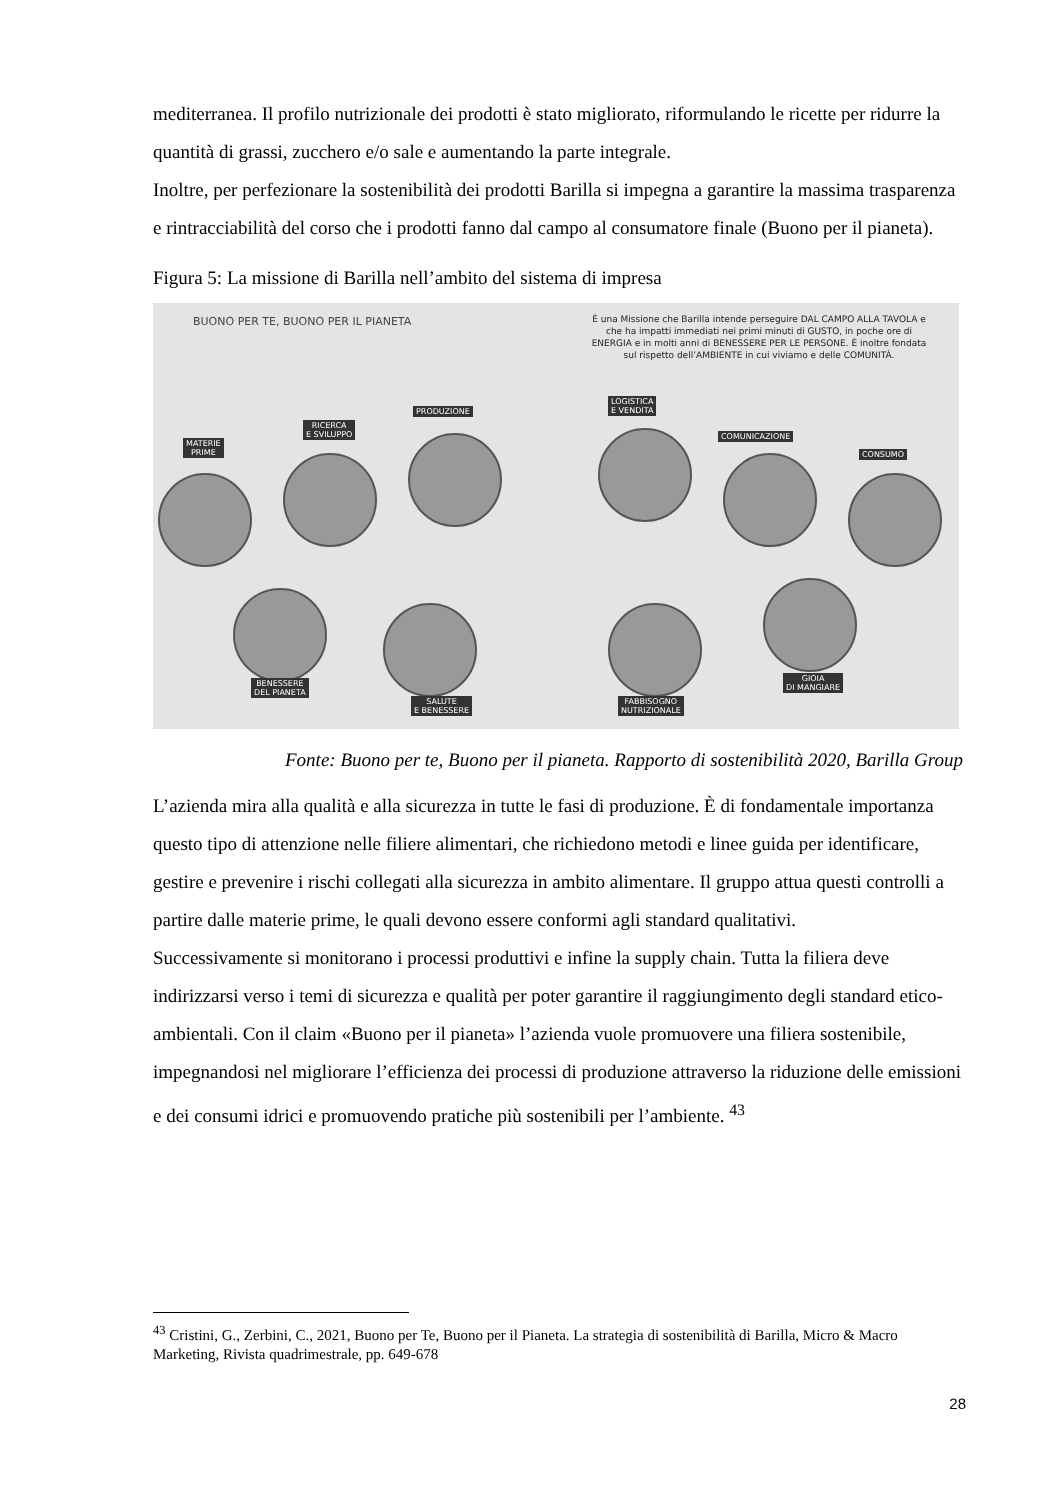mediterranea. Il profilo nutrizionale dei prodotti è stato migliorato, riformulando le ricette per ridurre la quantità di grassi, zucchero e/o sale e aumentando la parte integrale.
Inoltre, per perfezionare la sostenibilità dei prodotti Barilla si impegna a garantire la massima trasparenza e rintracciabilità del corso che i prodotti fanno dal campo al consumatore finale (Buono per il pianeta).
Figura 5: La missione di Barilla nell’ambito del sistema di impresa
BUONO PER TE, BUONO PER IL PIANETA
È una Missione che Barilla intende perseguire DAL CAMPO ALLA TAVOLA e che ha impatti immediati nei primi minuti di GUSTO, in poche ore di ENERGIA e in molti anni di BENESSERE PER LE PERSONE. È inoltre fondata sul rispetto dell’AMBIENTE in cui viviamo e delle COMUNITÀ.
MATERIE
PRIME
RICERCA
E SVILUPPO
PRODUZIONE
LOGISTICA
E VENDITA
COMUNICAZIONE
CONSUMO
BENESSERE
DEL PIANETA
SALUTE
E BENESSERE
FABBISOGNO
NUTRIZIONALE
GIOIA
DI MANGIARE
Fonte: Buono per te, Buono per il pianeta. Rapporto di sostenibilità 2020, Barilla Group
L’azienda mira alla qualità e alla sicurezza in tutte le fasi di produzione. È di fondamentale importanza questo tipo di attenzione nelle filiere alimentari, che richiedono metodi e linee guida per identificare, gestire e prevenire i rischi collegati alla sicurezza in ambito alimentare. Il gruppo attua questi controlli a partire dalle materie prime, le quali devono essere conformi agli standard qualitativi.
Successivamente si monitorano i processi produttivi e infine la supply chain. Tutta la filiera deve indirizzarsi verso i temi di sicurezza e qualità per poter garantire il raggiungimento degli standard etico-ambientali. Con il claim «Buono per il pianeta» l’azienda vuole promuovere una filiera sostenibile, impegnandosi nel migliorare l’efficienza dei processi di produzione attraverso la riduzione delle emissioni e dei consumi idrici e promuovendo pratiche più sostenibili per l’ambiente. <sup>43</sup>
<sup>43</sup> Cristini, G., Zerbini, C., 2021, Buono per Te, Buono per il Pianeta. La strategia di sostenibilità di Barilla, Micro & Macro Marketing, Rivista quadrimestrale, pp. 649-678
28